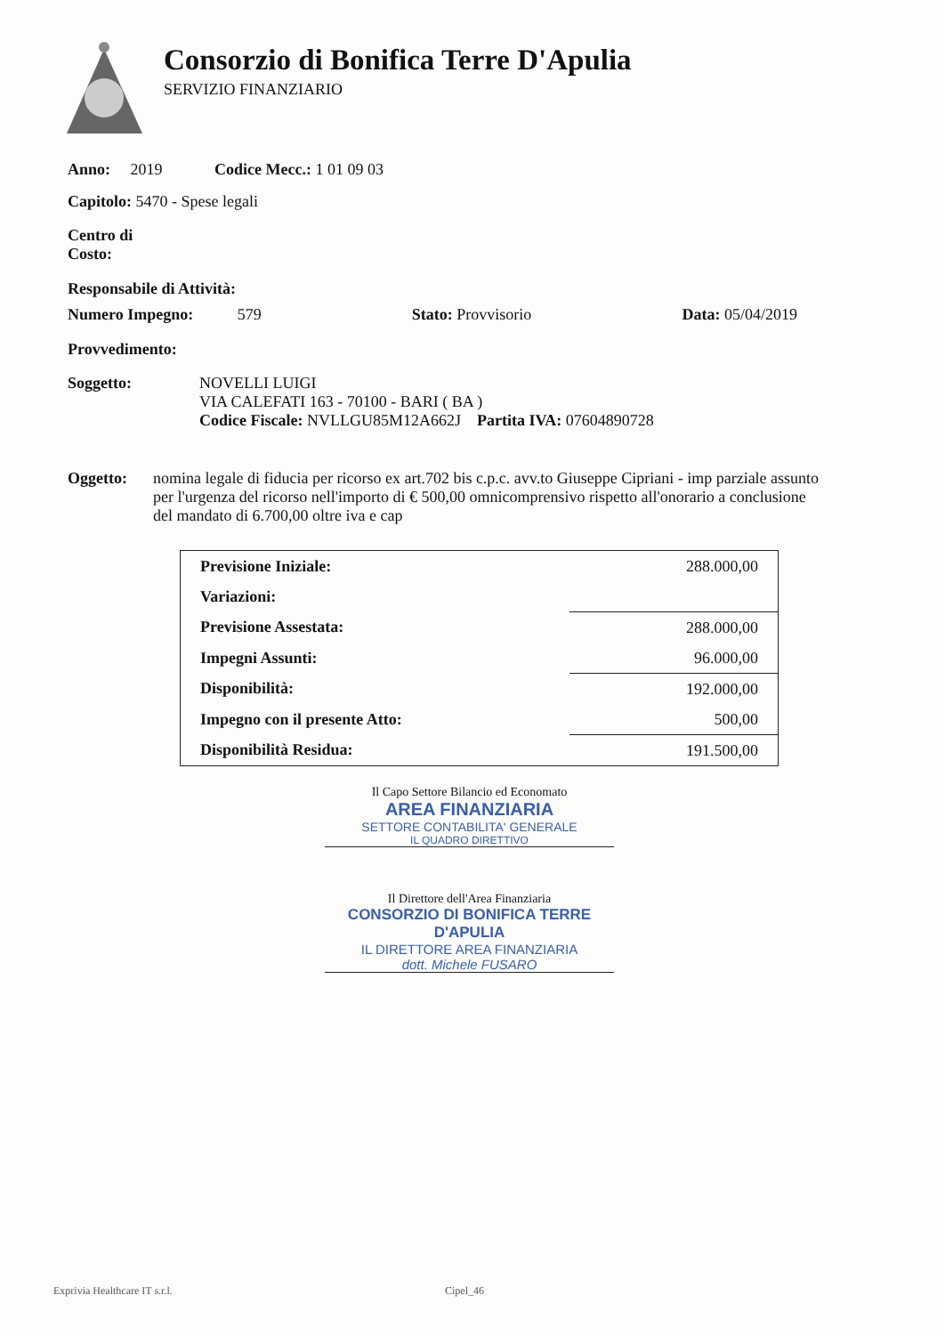Consorzio di Bonifica Terre D'Apulia
SERVIZIO FINANZIARIO
Anno: 2019 Codice Mecc.: 1 01 09 03
Capitolo: 5470 - Spese legali
Centro di
Costo:
Responsabile di Attività:
Numero Impegno: 579 Stato: Provvisorio Data: 05/04/2019
Provvedimento:
Soggetto: NOVELLI LUIGI
VIA CALEFATI 163 - 70100 - BARI ( BA )
Codice Fiscale: NVLLGU85M12A662J Partita IVA: 07604890728
Oggetto: nomina legale di fiducia per ricorso ex art.702 bis c.p.c. avv.to Giuseppe Cipriani - imp parziale assunto per l'urgenza del ricorso nell'importo di € 500,00 omnicomprensivo rispetto all'onorario a conclusione del mandato di 6.700,00 oltre iva e cap
| Previsione Iniziale: | 288.000,00 |
| Variazioni: | |
| Previsione Assestata: | 288.000,00 |
| Impegni Assunti: | 96.000,00 |
| Disponibilità: | 192.000,00 |
| Impegno con il presente Atto: | 500,00 |
| Disponibilità Residua: | 191.500,00 |
Il Capo Settore Bilancio ed Economato
AREA FINANZIARIA
SETTORE CONTABILITA' GENERALE
IL QUADRO DIRETTIVO
Il Direttore dell'Area Finanziaria
CONSORZIO DI BONIFICA TERRE D'APULIA
IL DIRETTORE AREA FINANZIARIA
dott. Michele FUSARO
Exprivia Healthcare IT s.r.l. Cipel_46